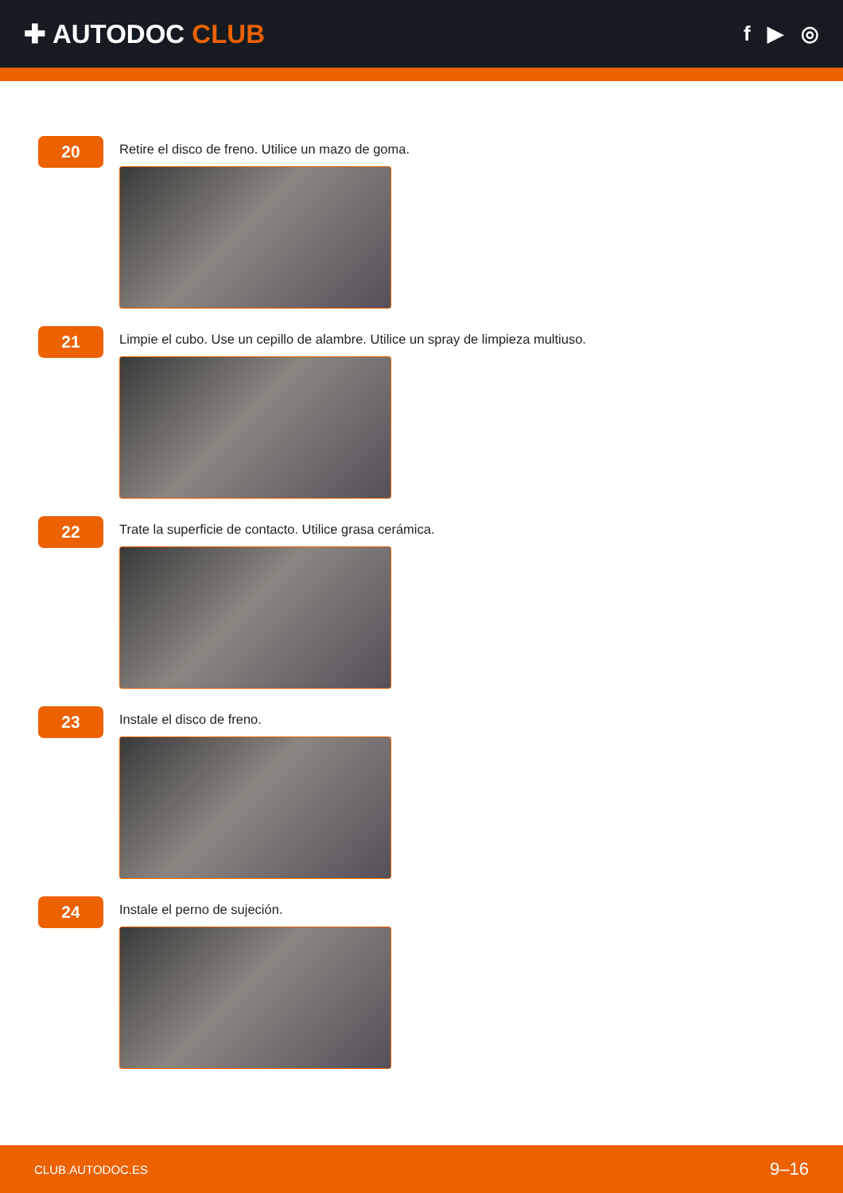✚ AUTODOC CLUB
f ▶ ◎
20
Retire el disco de freno. Utilice un mazo de goma.
21
Limpie el cubo. Use un cepillo de alambre. Utilice un spray de limpieza multiuso.
22
Trate la superficie de contacto. Utilice grasa cerámica.
23
Instale el disco de freno.
24
Instale el perno de sujeción.
CLUB.AUTODOC.ES 9–16